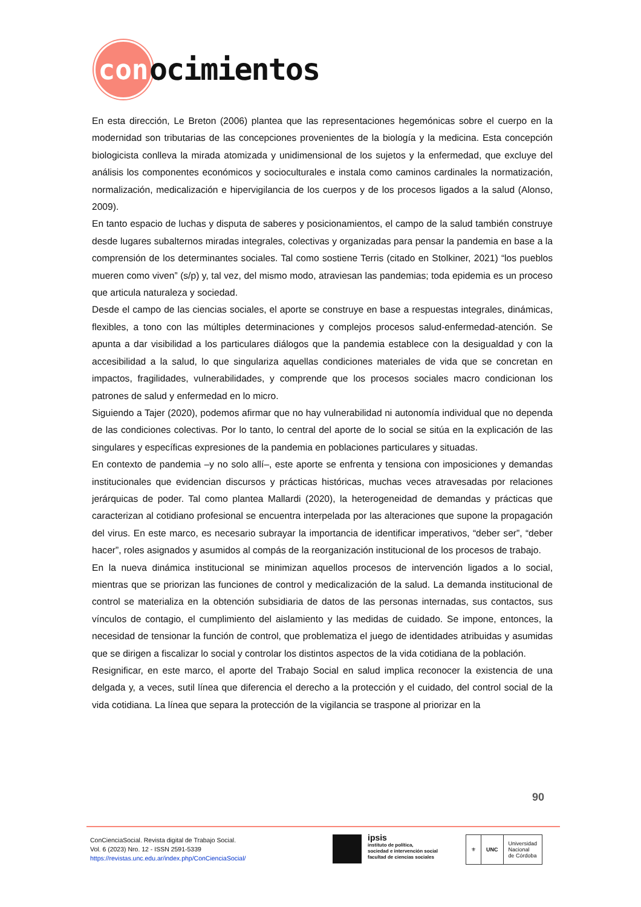con
ocimientos
En esta dirección, Le Breton (2006) plantea que las representaciones hegemónicas sobre el cuerpo en la modernidad son tributarias de las concepciones provenientes de la biología y la medicina. Esta concepción biologicista conlleva la mirada atomizada y unidimensional de los sujetos y la enfermedad, que excluye del análisis los componentes económicos y socioculturales e instala como caminos cardinales la normatización, normalización, medicalización e hipervigilancia de los cuerpos y de los procesos ligados a la salud (Alonso, 2009).
En tanto espacio de luchas y disputa de saberes y posicionamientos, el campo de la salud también construye desde lugares subalternos miradas integrales, colectivas y organizadas para pensar la pandemia en base a la comprensión de los determinantes sociales. Tal como sostiene Terris (citado en Stolkiner, 2021) “los pueblos mueren como viven” (s/p) y, tal vez, del mismo modo, atraviesan las pandemias; toda epidemia es un proceso que articula naturaleza y sociedad.
Desde el campo de las ciencias sociales, el aporte se construye en base a respuestas integrales, dinámicas, flexibles, a tono con las múltiples determinaciones y complejos procesos salud-enfermedad-atención. Se apunta a dar visibilidad a los particulares diálogos que la pandemia establece con la desigualdad y con la accesibilidad a la salud, lo que singulariza aquellas condiciones materiales de vida que se concretan en impactos, fragilidades, vulnerabilidades, y comprende que los procesos sociales macro condicionan los patrones de salud y enfermedad en lo micro.
Siguiendo a Tajer (2020), podemos afirmar que no hay vulnerabilidad ni autonomía individual que no dependa de las condiciones colectivas. Por lo tanto, lo central del aporte de lo social se sitúa en la explicación de las singulares y específicas expresiones de la pandemia en poblaciones particulares y situadas.
En contexto de pandemia –y no solo allí–, este aporte se enfrenta y tensiona con imposiciones y demandas institucionales que evidencian discursos y prácticas históricas, muchas veces atravesadas por relaciones jerárquicas de poder. Tal como plantea Mallardi (2020), la heterogeneidad de demandas y prácticas que caracterizan al cotidiano profesional se encuentra interpelada por las alteraciones que supone la propagación del virus. En este marco, es necesario subrayar la importancia de identificar imperativos, “deber ser”, “deber hacer”, roles asignados y asumidos al compás de la reorganización institucional de los procesos de trabajo.
En la nueva dinámica institucional se minimizan aquellos procesos de intervención ligados a lo social, mientras que se priorizan las funciones de control y medicalización de la salud. La demanda institucional de control se materializa en la obtención subsidiaria de datos de las personas internadas, sus contactos, sus vínculos de contagio, el cumplimiento del aislamiento y las medidas de cuidado. Se impone, entonces, la necesidad de tensionar la función de control, que problematiza el juego de identidades atribuidas y asumidas que se dirigen a fiscalizar lo social y controlar los distintos aspectos de la vida cotidiana de la población.
Resignificar, en este marco, el aporte del Trabajo Social en salud implica reconocer la existencia de una delgada y, a veces, sutil línea que diferencia el derecho a la protección y el cuidado, del control social de la vida cotidiana. La línea que separa la protección de la vigilancia se traspone al priorizar en la
90
ConCienciaSocial. Revista digital de Trabajo Social.
Vol. 6 (2023) Nro. 12 - ISSN 2591-5339
https://revistas.unc.edu.ar/index.php/ConCienciaSocial/
ipsis
instituto de política,
sociedad e intervención social
facultad de ciencias sociales
⚜ UNC
Universidad
Nacional
de Córdoba